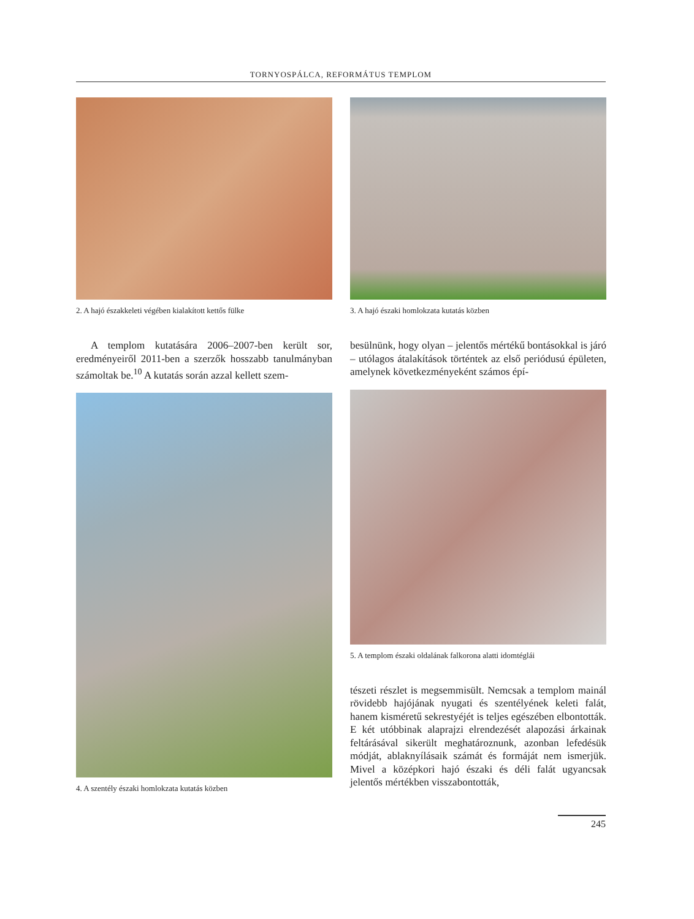TORNYOSPÁLCA, REFORMÁTUS TEMPLOM
2. A hajó északkeleti végében kialakított kettős fülke
A templom kutatására 2006–2007-ben került sor, eredményeiről 2011-ben a szerzők hosszabb tanulmányban számoltak be.<sup>10</sup> A kutatás során azzal kellett szem-
4. A szentély északi homlokzata kutatás közben
3. A hajó északi homlokzata kutatás közben
besülnünk, hogy olyan – jelentős mértékű bontásokkal is járó – utólagos átalakítások történtek az első periódusú épületen, amelynek következményeként számos épí-
5. A templom északi oldalának falkorona alatti idomtéglái
tészeti részlet is megsemmisült. Nemcsak a templom mainál rövidebb hajójának nyugati és szentélyének keleti falát, hanem kisméretű sekrestyéjét is teljes egészében elbontották. E két utóbbinak alaprajzi elrendezését alapozási árkainak feltárásával sikerült meghatároznunk, azonban lefedésük módját, ablaknyílásaik számát és formáját nem ismerjük. Mivel a középkori hajó északi és déli falát ugyancsak jelentős mértékben visszabontották,
245